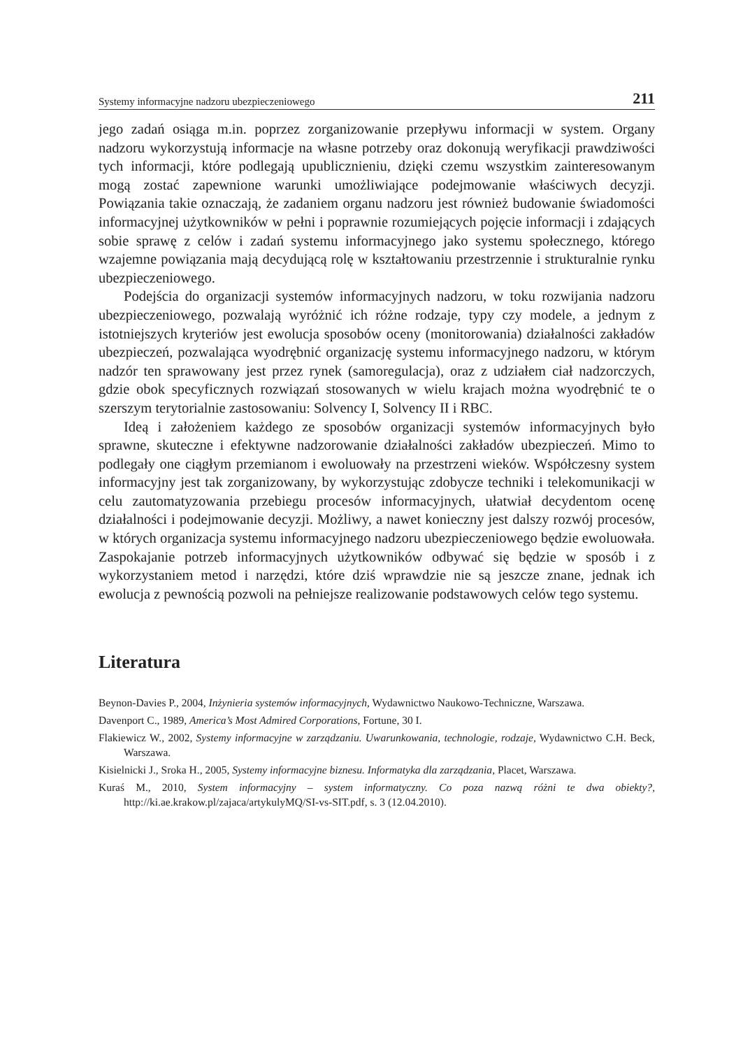Systemy informacyjne nadzoru ubezpieczeniowego 211
jego zadań osiąga m.in. poprzez zorganizowanie przepływu informacji w system. Organy nadzoru wykorzystują informacje na własne potrzeby oraz dokonują weryfikacji prawdziwości tych informacji, które podlegają upublicznieniu, dzięki czemu wszystkim zainteresowanym mogą zostać zapewnione warunki umożliwiające podejmowanie właściwych decyzji. Powiązania takie oznaczają, że zadaniem organu nadzoru jest również budowanie świadomości informacyjnej użytkowników w pełni i poprawnie rozumiejących pojęcie informacji i zdających sobie sprawę z celów i zadań systemu informacyjnego jako systemu społecznego, którego wzajemne powiązania mają decydującą rolę w kształtowaniu przestrzennie i strukturalnie rynku ubezpieczeniowego.
Podejścia do organizacji systemów informacyjnych nadzoru, w toku rozwijania nadzoru ubezpieczeniowego, pozwalają wyróżnić ich różne rodzaje, typy czy modele, a jednym z istotniejszych kryteriów jest ewolucja sposobów oceny (monitorowania) działalności zakładów ubezpieczeń, pozwalająca wyodrębnić organizację systemu informacyjnego nadzoru, w którym nadzór ten sprawowany jest przez rynek (samoregulacja), oraz z udziałem ciał nadzorczych, gdzie obok specyficznych rozwiązań stosowanych w wielu krajach można wyodrębnić te o szerszym terytorialnie zastosowaniu: Solvency I, Solvency II i RBC.
Ideą i założeniem każdego ze sposobów organizacji systemów informacyjnych było sprawne, skuteczne i efektywne nadzorowanie działalności zakładów ubezpieczeń. Mimo to podlegały one ciągłym przemianom i ewoluowały na przestrzeni wieków. Współczesny system informacyjny jest tak zorganizowany, by wykorzystując zdobycze techniki i telekomunikacji w celu zautomatyzowania przebiegu procesów informacyjnych, ułatwiał decydentom ocenę działalności i podejmowanie decyzji. Możliwy, a nawet konieczny jest dalszy rozwój procesów, w których organizacja systemu informacyjnego nadzoru ubezpieczeniowego będzie ewoluowała. Zaspokajanie potrzeb informacyjnych użytkowników odbywać się będzie w sposób i z wykorzystaniem metod i narzędzi, które dziś wprawdzie nie są jeszcze znane, jednak ich ewolucja z pewnością pozwoli na pełniejsze realizowanie podstawowych celów tego systemu.
Literatura
Beynon-Davies P., 2004, Inżynieria systemów informacyjnych, Wydawnictwo Naukowo-Techniczne, Warszawa.
Davenport C., 1989, America’s Most Admired Corporations, Fortune, 30 I.
Flakiewicz W., 2002, Systemy informacyjne w zarządzaniu. Uwarunkowania, technologie, rodzaje, Wydawnictwo C.H. Beck, Warszawa.
Kisielnicki J., Sroka H., 2005, Systemy informacyjne biznesu. Informatyka dla zarządzania, Placet, Warszawa.
Kuraś M., 2010, System informacyjny – system informatyczny. Co poza nazwą różni te dwa obiekty?, http://ki.ae.krakow.pl/zajaca/artykulyMQ/SI-vs-SIT.pdf, s. 3 (12.04.2010).